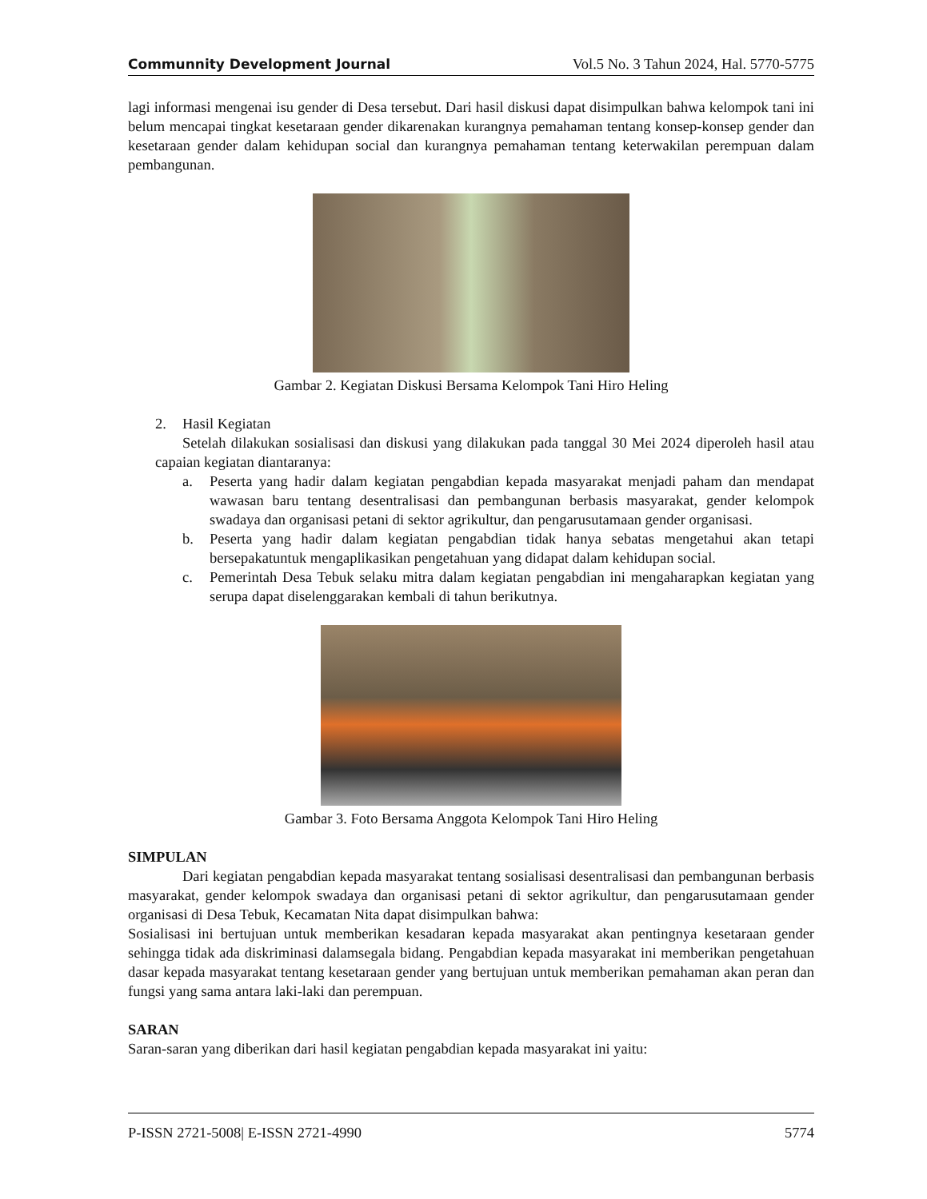Communnity Development Journal Vol.5 No. 3 Tahun 2024, Hal. 5770-5775
lagi informasi mengenai isu gender di Desa tersebut. Dari hasil diskusi dapat disimpulkan bahwa kelompok tani ini belum mencapai tingkat kesetaraan gender dikarenakan kurangnya pemahaman tentang konsep-konsep gender dan kesetaraan gender dalam kehidupan social dan kurangnya pemahaman tentang keterwakilan perempuan dalam pembangunan.
Gambar 2. Kegiatan Diskusi Bersama Kelompok Tani Hiro Heling
2. Hasil Kegiatan
Setelah dilakukan sosialisasi dan diskusi yang dilakukan pada tanggal 30 Mei 2024 diperoleh hasil atau capaian kegiatan diantaranya:
a. Peserta yang hadir dalam kegiatan pengabdian kepada masyarakat menjadi paham dan mendapat wawasan baru tentang desentralisasi dan pembangunan berbasis masyarakat, gender kelompok swadaya dan organisasi petani di sektor agrikultur, dan pengarusutamaan gender organisasi.
b. Peserta yang hadir dalam kegiatan pengabdian tidak hanya sebatas mengetahui akan tetapi bersepakatuntuk mengaplikasikan pengetahuan yang didapat dalam kehidupan social.
c. Pemerintah Desa Tebuk selaku mitra dalam kegiatan pengabdian ini mengaharapkan kegiatan yang serupa dapat diselenggarakan kembali di tahun berikutnya.
Gambar 3. Foto Bersama Anggota Kelompok Tani Hiro Heling
SIMPULAN
Dari kegiatan pengabdian kepada masyarakat tentang sosialisasi desentralisasi dan pembangunan berbasis masyarakat, gender kelompok swadaya dan organisasi petani di sektor agrikultur, dan pengarusutamaan gender organisasi di Desa Tebuk, Kecamatan Nita dapat disimpulkan bahwa:
Sosialisasi ini bertujuan untuk memberikan kesadaran kepada masyarakat akan pentingnya kesetaraan gender sehingga tidak ada diskriminasi dalamsegala bidang. Pengabdian kepada masyarakat ini memberikan pengetahuan dasar kepada masyarakat tentang kesetaraan gender yang bertujuan untuk memberikan pemahaman akan peran dan fungsi yang sama antara laki-laki dan perempuan.
SARAN
Saran-saran yang diberikan dari hasil kegiatan pengabdian kepada masyarakat ini yaitu:
P-ISSN 2721-5008| E-ISSN 2721-4990 5774